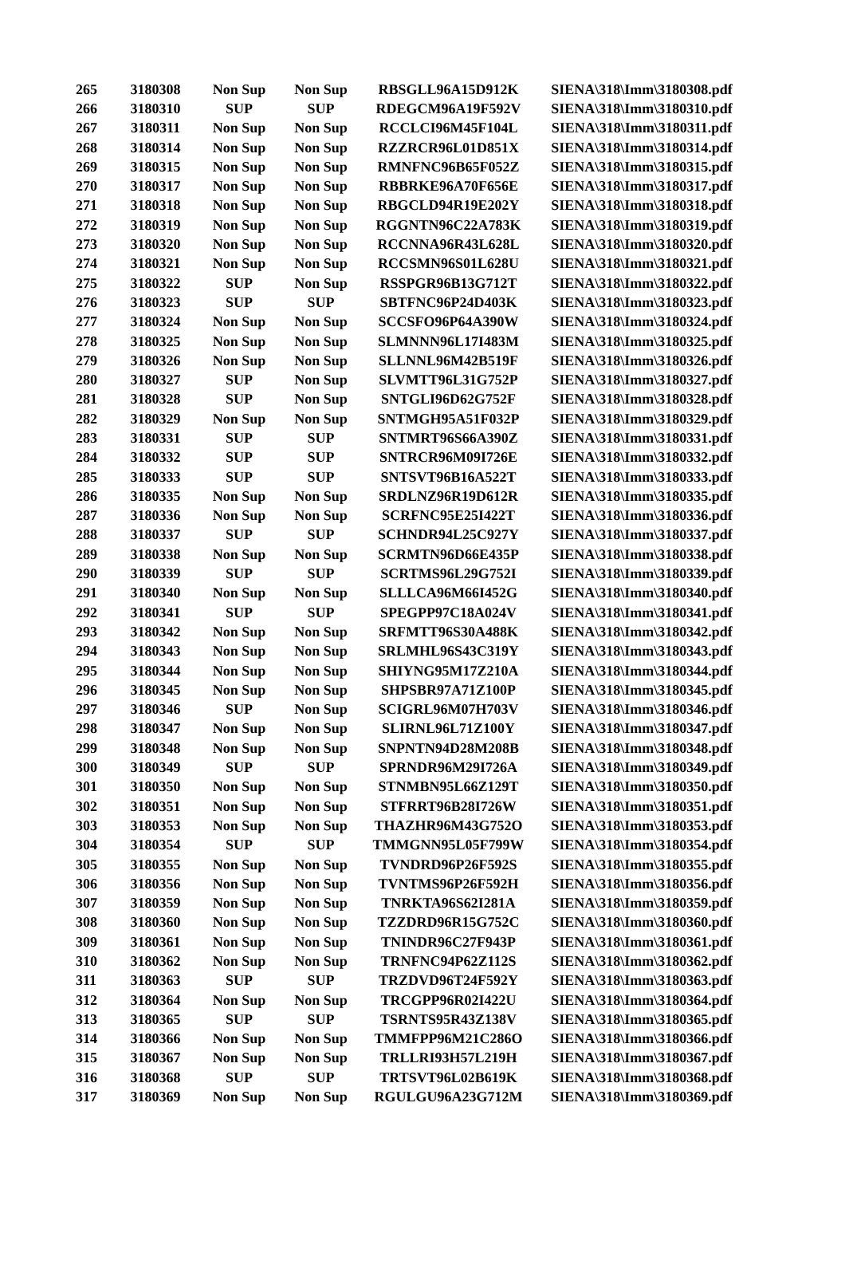| 265 | 3180308 | Non Sup | Non Sup | RBSGLL96A15D912K | SIENA\318\Imm\3180308.pdf |
| 266 | 3180310 | SUP | SUP | RDEGCM96A19F592V | SIENA\318\Imm\3180310.pdf |
| 267 | 3180311 | Non Sup | Non Sup | RCCLCI96M45F104L | SIENA\318\Imm\3180311.pdf |
| 268 | 3180314 | Non Sup | Non Sup | RZZRCR96L01D851X | SIENA\318\Imm\3180314.pdf |
| 269 | 3180315 | Non Sup | Non Sup | RMNFNC96B65F052Z | SIENA\318\Imm\3180315.pdf |
| 270 | 3180317 | Non Sup | Non Sup | RBBRKE96A70F656E | SIENA\318\Imm\3180317.pdf |
| 271 | 3180318 | Non Sup | Non Sup | RBGCLD94R19E202Y | SIENA\318\Imm\3180318.pdf |
| 272 | 3180319 | Non Sup | Non Sup | RGGNTN96C22A783K | SIENA\318\Imm\3180319.pdf |
| 273 | 3180320 | Non Sup | Non Sup | RCCNNA96R43L628L | SIENA\318\Imm\3180320.pdf |
| 274 | 3180321 | Non Sup | Non Sup | RCCSMN96S01L628U | SIENA\318\Imm\3180321.pdf |
| 275 | 3180322 | SUP | Non Sup | RSSPGR96B13G712T | SIENA\318\Imm\3180322.pdf |
| 276 | 3180323 | SUP | SUP | SBTFNC96P24D403K | SIENA\318\Imm\3180323.pdf |
| 277 | 3180324 | Non Sup | Non Sup | SCCSFO96P64A390W | SIENA\318\Imm\3180324.pdf |
| 278 | 3180325 | Non Sup | Non Sup | SLMNNN96L17I483M | SIENA\318\Imm\3180325.pdf |
| 279 | 3180326 | Non Sup | Non Sup | SLLNNL96M42B519F | SIENA\318\Imm\3180326.pdf |
| 280 | 3180327 | SUP | Non Sup | SLVMTT96L31G752P | SIENA\318\Imm\3180327.pdf |
| 281 | 3180328 | SUP | Non Sup | SNTGLI96D62G752F | SIENA\318\Imm\3180328.pdf |
| 282 | 3180329 | Non Sup | Non Sup | SNTMGH95A51F032P | SIENA\318\Imm\3180329.pdf |
| 283 | 3180331 | SUP | SUP | SNTMRT96S66A390Z | SIENA\318\Imm\3180331.pdf |
| 284 | 3180332 | SUP | SUP | SNTRCR96M09I726E | SIENA\318\Imm\3180332.pdf |
| 285 | 3180333 | SUP | SUP | SNTSVT96B16A522T | SIENA\318\Imm\3180333.pdf |
| 286 | 3180335 | Non Sup | Non Sup | SRDLNZ96R19D612R | SIENA\318\Imm\3180335.pdf |
| 287 | 3180336 | Non Sup | Non Sup | SCRFNC95E25I422T | SIENA\318\Imm\3180336.pdf |
| 288 | 3180337 | SUP | SUP | SCHNDR94L25C927Y | SIENA\318\Imm\3180337.pdf |
| 289 | 3180338 | Non Sup | Non Sup | SCRMTN96D66E435P | SIENA\318\Imm\3180338.pdf |
| 290 | 3180339 | SUP | SUP | SCRTMS96L29G752I | SIENA\318\Imm\3180339.pdf |
| 291 | 3180340 | Non Sup | Non Sup | SLLLCA96M66I452G | SIENA\318\Imm\3180340.pdf |
| 292 | 3180341 | SUP | SUP | SPEGPP97C18A024V | SIENA\318\Imm\3180341.pdf |
| 293 | 3180342 | Non Sup | Non Sup | SRFMTT96S30A488K | SIENA\318\Imm\3180342.pdf |
| 294 | 3180343 | Non Sup | Non Sup | SRLMHL96S43C319Y | SIENA\318\Imm\3180343.pdf |
| 295 | 3180344 | Non Sup | Non Sup | SHIYNG95M17Z210A | SIENA\318\Imm\3180344.pdf |
| 296 | 3180345 | Non Sup | Non Sup | SHPSBR97A71Z100P | SIENA\318\Imm\3180345.pdf |
| 297 | 3180346 | SUP | Non Sup | SCIGRL96M07H703V | SIENA\318\Imm\3180346.pdf |
| 298 | 3180347 | Non Sup | Non Sup | SLIRNL96L71Z100Y | SIENA\318\Imm\3180347.pdf |
| 299 | 3180348 | Non Sup | Non Sup | SNPNTN94D28M208B | SIENA\318\Imm\3180348.pdf |
| 300 | 3180349 | SUP | SUP | SPRNDR96M29I726A | SIENA\318\Imm\3180349.pdf |
| 301 | 3180350 | Non Sup | Non Sup | STNMBN95L66Z129T | SIENA\318\Imm\3180350.pdf |
| 302 | 3180351 | Non Sup | Non Sup | STFRRT96B28I726W | SIENA\318\Imm\3180351.pdf |
| 303 | 3180353 | Non Sup | Non Sup | THAZHR96M43G752O | SIENA\318\Imm\3180353.pdf |
| 304 | 3180354 | SUP | SUP | TMMGNN95L05F799W | SIENA\318\Imm\3180354.pdf |
| 305 | 3180355 | Non Sup | Non Sup | TVNDRD96P26F592S | SIENA\318\Imm\3180355.pdf |
| 306 | 3180356 | Non Sup | Non Sup | TVNTMS96P26F592H | SIENA\318\Imm\3180356.pdf |
| 307 | 3180359 | Non Sup | Non Sup | TNRKTA96S62I281A | SIENA\318\Imm\3180359.pdf |
| 308 | 3180360 | Non Sup | Non Sup | TZZDRD96R15G752C | SIENA\318\Imm\3180360.pdf |
| 309 | 3180361 | Non Sup | Non Sup | TNINDR96C27F943P | SIENA\318\Imm\3180361.pdf |
| 310 | 3180362 | Non Sup | Non Sup | TRNFNC94P62Z112S | SIENA\318\Imm\3180362.pdf |
| 311 | 3180363 | SUP | SUP | TRZDVD96T24F592Y | SIENA\318\Imm\3180363.pdf |
| 312 | 3180364 | Non Sup | Non Sup | TRCGPP96R02I422U | SIENA\318\Imm\3180364.pdf |
| 313 | 3180365 | SUP | SUP | TSRNTS95R43Z138V | SIENA\318\Imm\3180365.pdf |
| 314 | 3180366 | Non Sup | Non Sup | TMMFPP96M21C286O | SIENA\318\Imm\3180366.pdf |
| 315 | 3180367 | Non Sup | Non Sup | TRLLRI93H57L219H | SIENA\318\Imm\3180367.pdf |
| 316 | 3180368 | SUP | SUP | TRTSVT96L02B619K | SIENA\318\Imm\3180368.pdf |
| 317 | 3180369 | Non Sup | Non Sup | RGULGU96A23G712M | SIENA\318\Imm\3180369.pdf |